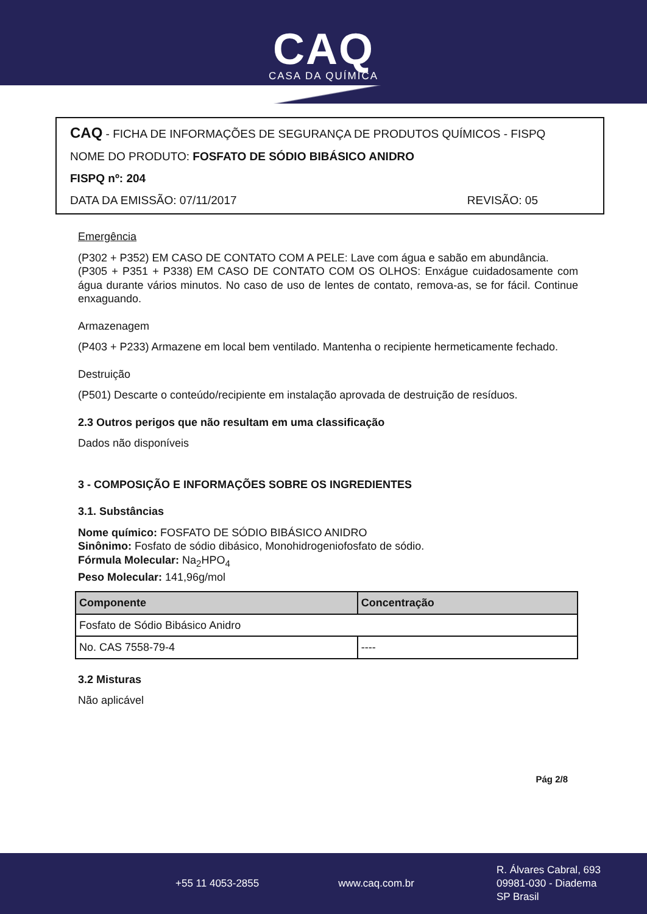CAQ
CASA DA QUÍMICA
CAQ - FICHA DE INFORMAÇÕES DE SEGURANÇA DE PRODUTOS QUÍMICOS - FISPQ
NOME DO PRODUTO: FOSFATO DE SÓDIO BIBÁSICO ANIDRO
FISPQ nº: 204
DATA DA EMISSÃO: 07/11/2017 REVISÃO: 05
Emergência
(P302 + P352) EM CASO DE CONTATO COM A PELE: Lave com água e sabão em abundância.
(P305 + P351 + P338) EM CASO DE CONTATO COM OS OLHOS: Enxágue cuidadosamente com água durante vários minutos. No caso de uso de lentes de contato, remova-as, se for fácil. Continue enxaguando.
Armazenagem
(P403 + P233) Armazene em local bem ventilado. Mantenha o recipiente hermeticamente fechado.
Destruição
(P501) Descarte o conteúdo/recipiente em instalação aprovada de destruição de resíduos.
2.3 Outros perigos que não resultam em uma classificação
Dados não disponíveis
3 - COMPOSIÇÃO E INFORMAÇÕES SOBRE OS INGREDIENTES
3.1. Substâncias
Nome químico: FOSFATO DE SÓDIO BIBÁSICO ANIDRO
Sinônimo: Fosfato de sódio dibásico, Monohidrogeniofosfato de sódio.
Fórmula Molecular: Na<sub>2</sub>HPO<sub>4</sub>
Peso Molecular: 141,96g/mol
| Componente | Concentração |
| --- | --- |
| Fosfato de Sódio Bibásico Anidro | |
| No. CAS 7558-79-4 | ---- |
3.2 Misturas
Não aplicável
Pág 2/8
+55 11 4053-2855 www.caq.com.br R. Álvares Cabral, 693
09981-030 - Diadema
SP Brasil